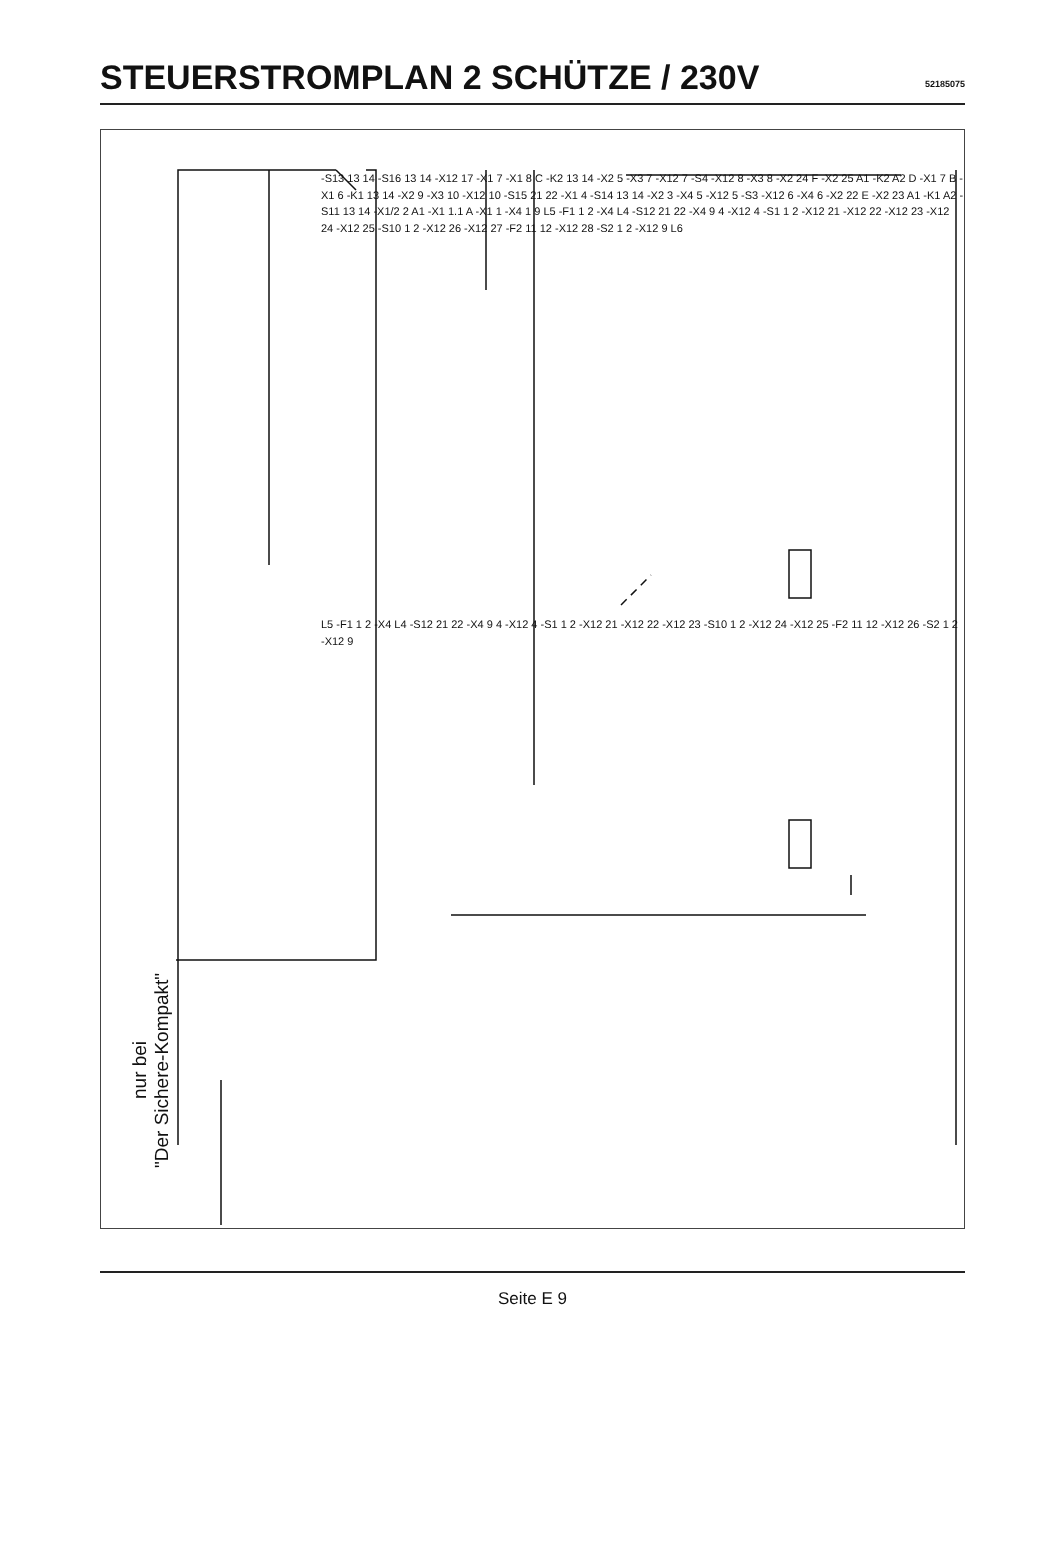STEUERSTROMPLAN 2 SCHÜTZE / 230V
52185075
nur bei
"Der Sichere-Kompakt"
-S13 13 14 -S16 13 14 -X12 17 -X1 7 -X1 8 C -K2 13 14 -X2 5 -X3 7 -X12 7 -S4 -X12 8 -X3 8 -X2 24 F -X2 25 A1 -K2 A2 D -X1 7 B -X1 6 -K1 13 14 -X2 9 -X3 10 -X12 10 -S15 21 22 -X1 4 -S14 13 14 -X2 3 -X4 5 -X12 5 -S3 -X12 6 -X4 6 -X2 22 E -X2 23 A1 -K1 A2 -S11 13 14 -X1/2 2 A1 -X1 1.1 A -X1 1 -X4 1 9 L5 -F1 1 2 -X4 L4 -S12 21 22 -X4 9 4 -X12 4 -S1 1 2 -X12 21 -X12 22 -X12 23 -X12 24 -X12 25 -S10 1 2 -X12 26 -X12 27 -F2 11 12 -X12 28 -S2 1 2 -X12 9 L6
L5 -F1 1 2 -X4 L4 -S12 21 22 -X4 9 4 -X12 4 -S1 1 2 -X12 21 -X12 22 -X12 23 -S10 1 2 -X12 24 -X12 25 -F2 11 12 -X12 26 -S2 1 2 -X12 9
Seite E 9